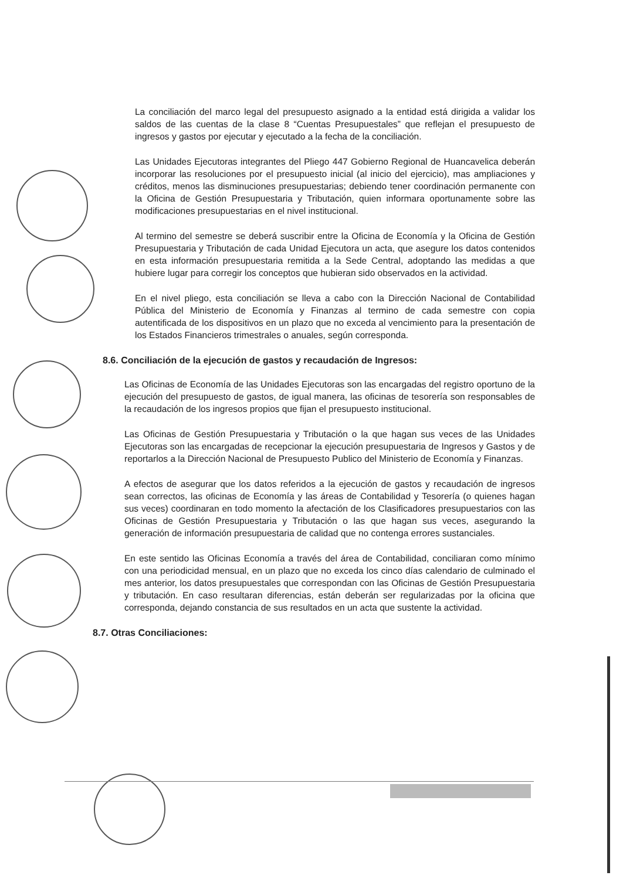La conciliación del marco legal del presupuesto asignado a la entidad está dirigida a validar los saldos de las cuentas de la clase 8 “Cuentas Presupuestales” que reflejan el presupuesto de ingresos y gastos por ejecutar y ejecutado a la fecha de la conciliación.
Las Unidades Ejecutoras integrantes del Pliego 447 Gobierno Regional de Huancavelica deberán incorporar las resoluciones por el presupuesto inicial (al inicio del ejercicio), mas ampliaciones y créditos, menos las disminuciones presupuestarias; debiendo tener coordinación permanente con la Oficina de Gestión Presupuestaria y Tributación, quien informara oportunamente sobre las modificaciones presupuestarias en el nivel institucional.
Al termino del semestre se deberá suscribir entre la Oficina de Economía y la Oficina de Gestión Presupuestaria y Tributación de cada Unidad Ejecutora un acta, que asegure los datos contenidos en esta información presupuestaria remitida a la Sede Central, adoptando las medidas a que hubiere lugar para corregir los conceptos que hubieran sido observados en la actividad.
En el nivel pliego, esta conciliación se lleva a cabo con la Dirección Nacional de Contabilidad Pública del Ministerio de Economía y Finanzas al termino de cada semestre con copia autentificada de los dispositivos en un plazo que no exceda al vencimiento para la presentación de los Estados Financieros trimestrales o anuales, según corresponda.
8.6. Conciliación de la ejecución de gastos y recaudación de Ingresos:
Las Oficinas de Economía de las Unidades Ejecutoras son las encargadas del registro oportuno de la ejecución del presupuesto de gastos, de igual manera, las oficinas de tesorería son responsables de la recaudación de los ingresos propios que fijan el presupuesto institucional.
Las Oficinas de Gestión Presupuestaria y Tributación o la que hagan sus veces de las Unidades Ejecutoras son las encargadas de recepcionar la ejecución presupuestaria de Ingresos y Gastos y de reportarlos a la Dirección Nacional de Presupuesto Publico del Ministerio de Economía y Finanzas.
A efectos de asegurar que los datos referidos a la ejecución de gastos y recaudación de ingresos sean correctos, las oficinas de Economía y las áreas de Contabilidad y Tesorería (o quienes hagan sus veces) coordinaran en todo momento la afectación de los Clasificadores presupuestarios con las Oficinas de Gestión Presupuestaria y Tributación o las que hagan sus veces, asegurando la generación de información presupuestaria de calidad que no contenga errores sustanciales.
En este sentido las Oficinas Economía a través del área de Contabilidad, conciliaran como mínimo con una periodicidad mensual, en un plazo que no exceda los cinco días calendario de culminado el mes anterior, los datos presupuestales que correspondan con las Oficinas de Gestión Presupuestaria y tributación. En caso resultaran diferencias, están deberán ser regularizadas por la oficina que corresponda, dejando constancia de sus resultados en un acta que sustente la actividad.
8.7. Otras Conciliaciones: